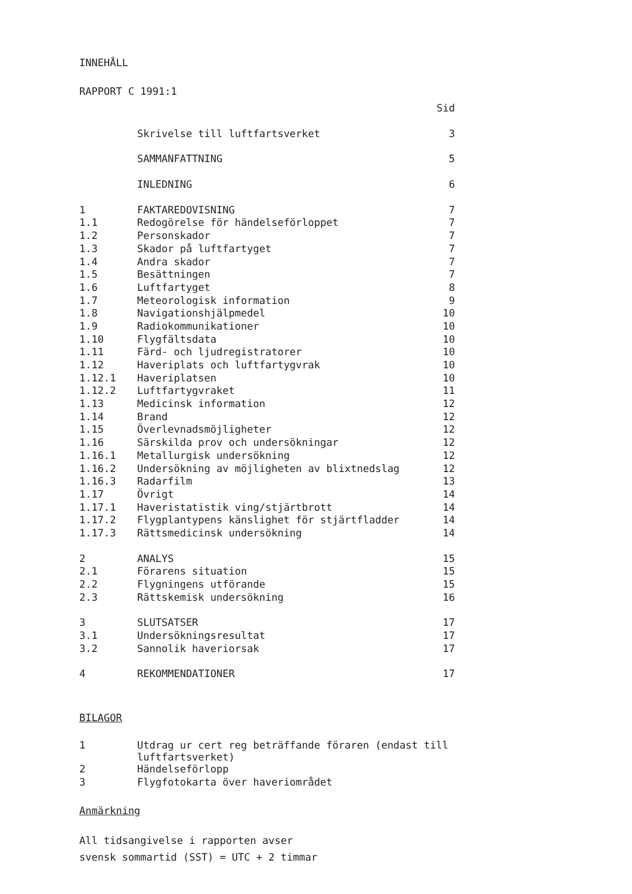INNEHÅLL
RAPPORT C 1991:1
| | | Sid |
| | Skrivelse till luftfartsverket | 3 |
| | SAMMANFATTNING | 5 |
| | INLEDNING | 6 |
| 1 | FAKTAREDOVISNING | 7 |
| 1.1 | Redogörelse för händelseförloppet | 7 |
| 1.2 | Personskador | 7 |
| 1.3 | Skador på luftfartyget | 7 |
| 1.4 | Andra skador | 7 |
| 1.5 | Besättningen | 7 |
| 1.6 | Luftfartyget | 8 |
| 1.7 | Meteorologisk information | 9 |
| 1.8 | Navigationshjälpmedel | 10 |
| 1.9 | Radiokommunikationer | 10 |
| 1.10 | Flygfältsdata | 10 |
| 1.11 | Färd- och ljudregistratorer | 10 |
| 1.12 | Haveriplats och luftfartygvrak | 10 |
| 1.12.1 | Haveriplatsen | 10 |
| 1.12.2 | Luftfartygvraket | 11 |
| 1.13 | Medicinsk information | 12 |
| 1.14 | Brand | 12 |
| 1.15 | Överlevnadsmöjligheter | 12 |
| 1.16 | Särskilda prov och undersökningar | 12 |
| 1.16.1 | Metallurgisk undersökning | 12 |
| 1.16.2 | Undersökning av möjligheten av blixtnedslag | 12 |
| 1.16.3 | Radarfilm | 13 |
| 1.17 | Övrigt | 14 |
| 1.17.1 | Haveristatistik ving/stjärtbrott | 14 |
| 1.17.2 | Flygplantypens känslighet för stjärtfladder | 14 |
| 1.17.3 | Rättsmedicinsk undersökning | 14 |
| 2 | ANALYS | 15 |
| 2.1 | Förarens situation | 15 |
| 2.2 | Flygningens utförande | 15 |
| 2.3 | Rättskemisk undersökning | 16 |
| 3 | SLUTSATSER | 17 |
| 3.1 | Undersökningsresultat | 17 |
| 3.2 | Sannolik haveriorsak | 17 |
| 4 | REKOMMENDATIONER | 17 |
BILAGOR
| 1 | Utdrag ur cert reg beträffande föraren (endast till luftfartsverket) |
| 2 | Händelseförlopp |
| 3 | Flygfotokarta över haveriområdet |
Anmärkning
All tidsangivelse i rapporten avser
svensk sommartid (SST) = UTC + 2 timmar